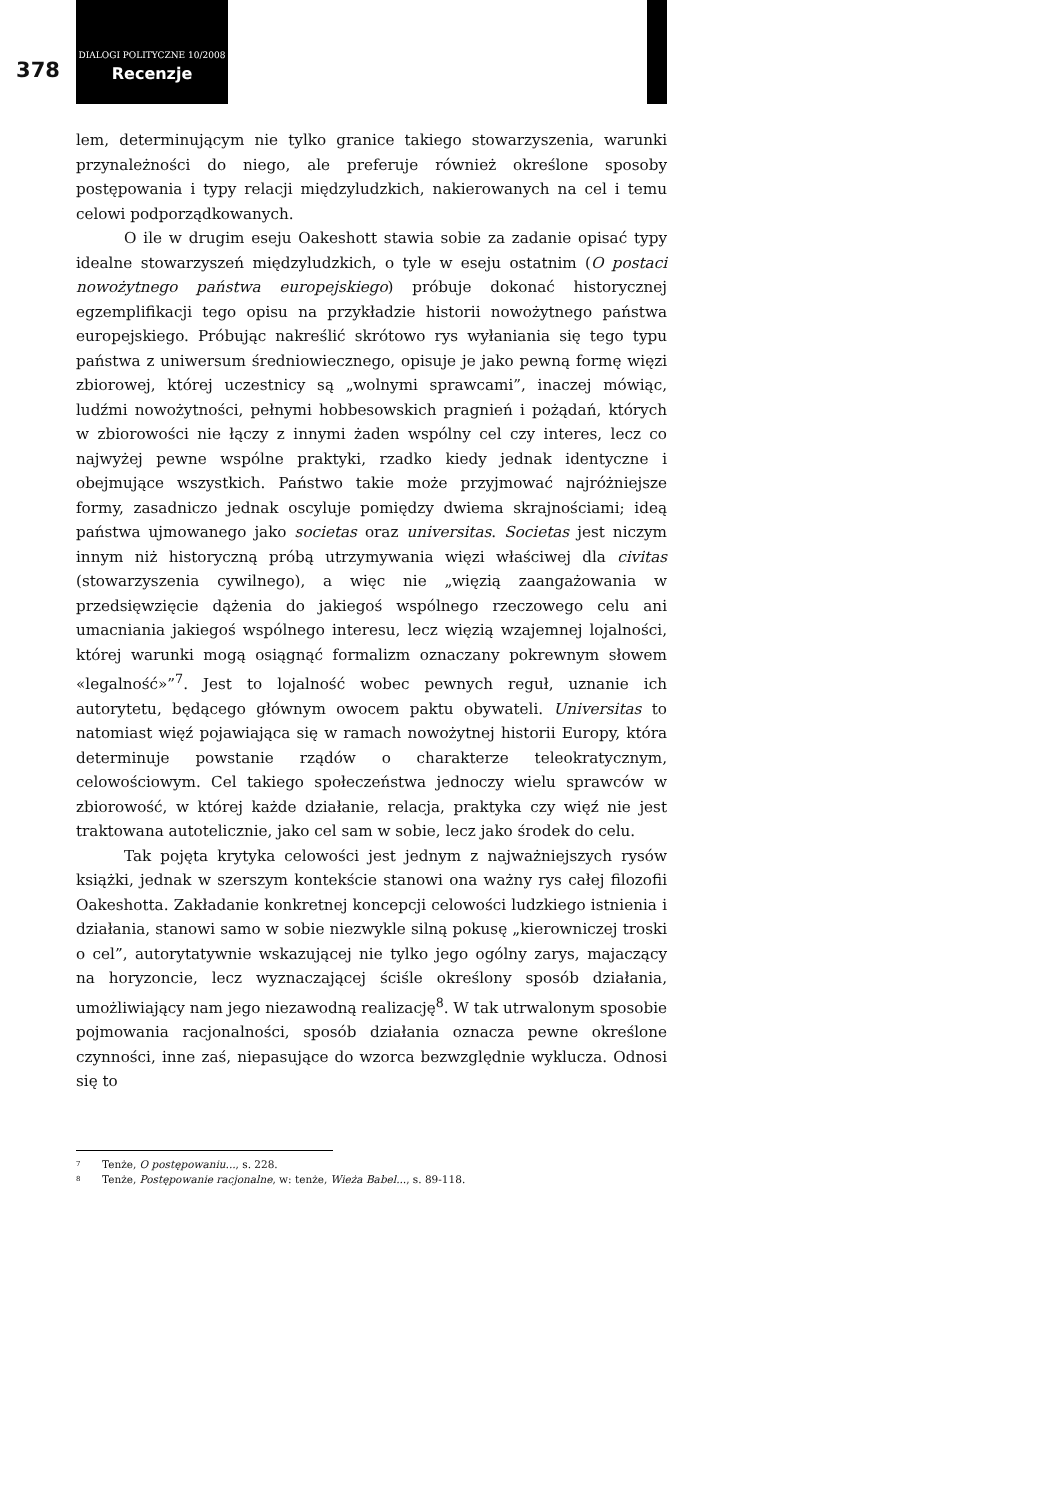378
DIALOGI POLITYCZNE 10/2008
Recenzje
lem, determinującym nie tylko granice takiego stowarzyszenia, warunki przynależności do niego, ale preferuje również określone sposoby postępowania i typy relacji międzyludzkich, nakierowanych na cel i temu celowi podporządkowanych.
O ile w drugim eseju Oakeshott stawia sobie za zadanie opisać typy idealne stowarzyszeń międzyludzkich, o tyle w eseju ostatnim (O postaci nowożytnego państwa europejskiego) próbuje dokonać historycznej egzemplifikacji tego opisu na przykładzie historii nowożytnego państwa europejskiego. Próbując nakreślić skrótowo rys wyłaniania się tego typu państwa z uniwersum średniowiecznego, opisuje je jako pewną formę więzi zbiorowej, której uczestnicy są „wolnymi sprawcami”, inaczej mówiąc, ludźmi nowożytności, pełnymi hobbesowskich pragnień i pożądań, których w zbiorowości nie łączy z innymi żaden wspólny cel czy interes, lecz co najwyżej pewne wspólne praktyki, rzadko kiedy jednak identyczne i obejmujące wszystkich. Państwo takie może przyjmować najróżniejsze formy, zasadniczo jednak oscyluje pomiędzy dwiema skrajnościami; ideą państwa ujmowanego jako societas oraz universitas. Societas jest niczym innym niż historyczną próbą utrzymywania więzi właściwej dla civitas (stowarzyszenia cywilnego), a więc nie „więzią zaangażowania w przedsięwzięcie dążenia do jakiegoś wspólnego rzeczowego celu ani umacniania jakiegoś wspólnego interesu, lecz więzią wzajemnej lojalności, której warunki mogą osiągnąć formalizm oznaczany pokrewnym słowem «legalność»”<sup>7</sup>. Jest to lojalność wobec pewnych reguł, uznanie ich autorytetu, będącego głównym owocem paktu obywateli. Universitas to natomiast więź pojawiająca się w ramach nowożytnej historii Europy, która determinuje powstanie rządów o charakterze teleokratycznym, celowościowym. Cel takiego społeczeństwa jednoczy wielu sprawców w zbiorowość, w której każde działanie, relacja, praktyka czy więź nie jest traktowana autotelicznie, jako cel sam w sobie, lecz jako środek do celu.
Tak pojęta krytyka celowości jest jednym z najważniejszych rysów książki, jednak w szerszym kontekście stanowi ona ważny rys całej filozofii Oakeshotta. Zakładanie konkretnej koncepcji celowości ludzkiego istnienia i działania, stanowi samo w sobie niezwykle silną pokusę „kierowniczej troski o cel”, autorytatywnie wskazującej nie tylko jego ogólny zarys, majaczący na horyzoncie, lecz wyznaczającej ściśle określony sposób działania, umożliwiający nam jego niezawodną realizację<sup>8</sup>. W tak utrwalonym sposobie pojmowania racjonalności, sposób działania oznacza pewne określone czynności, inne zaś, niepasujące do wzorca bezwzględnie wyklucza. Odnosi się to
7 Tenże, O postępowaniu..., s. 228.
8 Tenże, Postępowanie racjonalne, w: tenże, Wieża Babel..., s. 89-118.